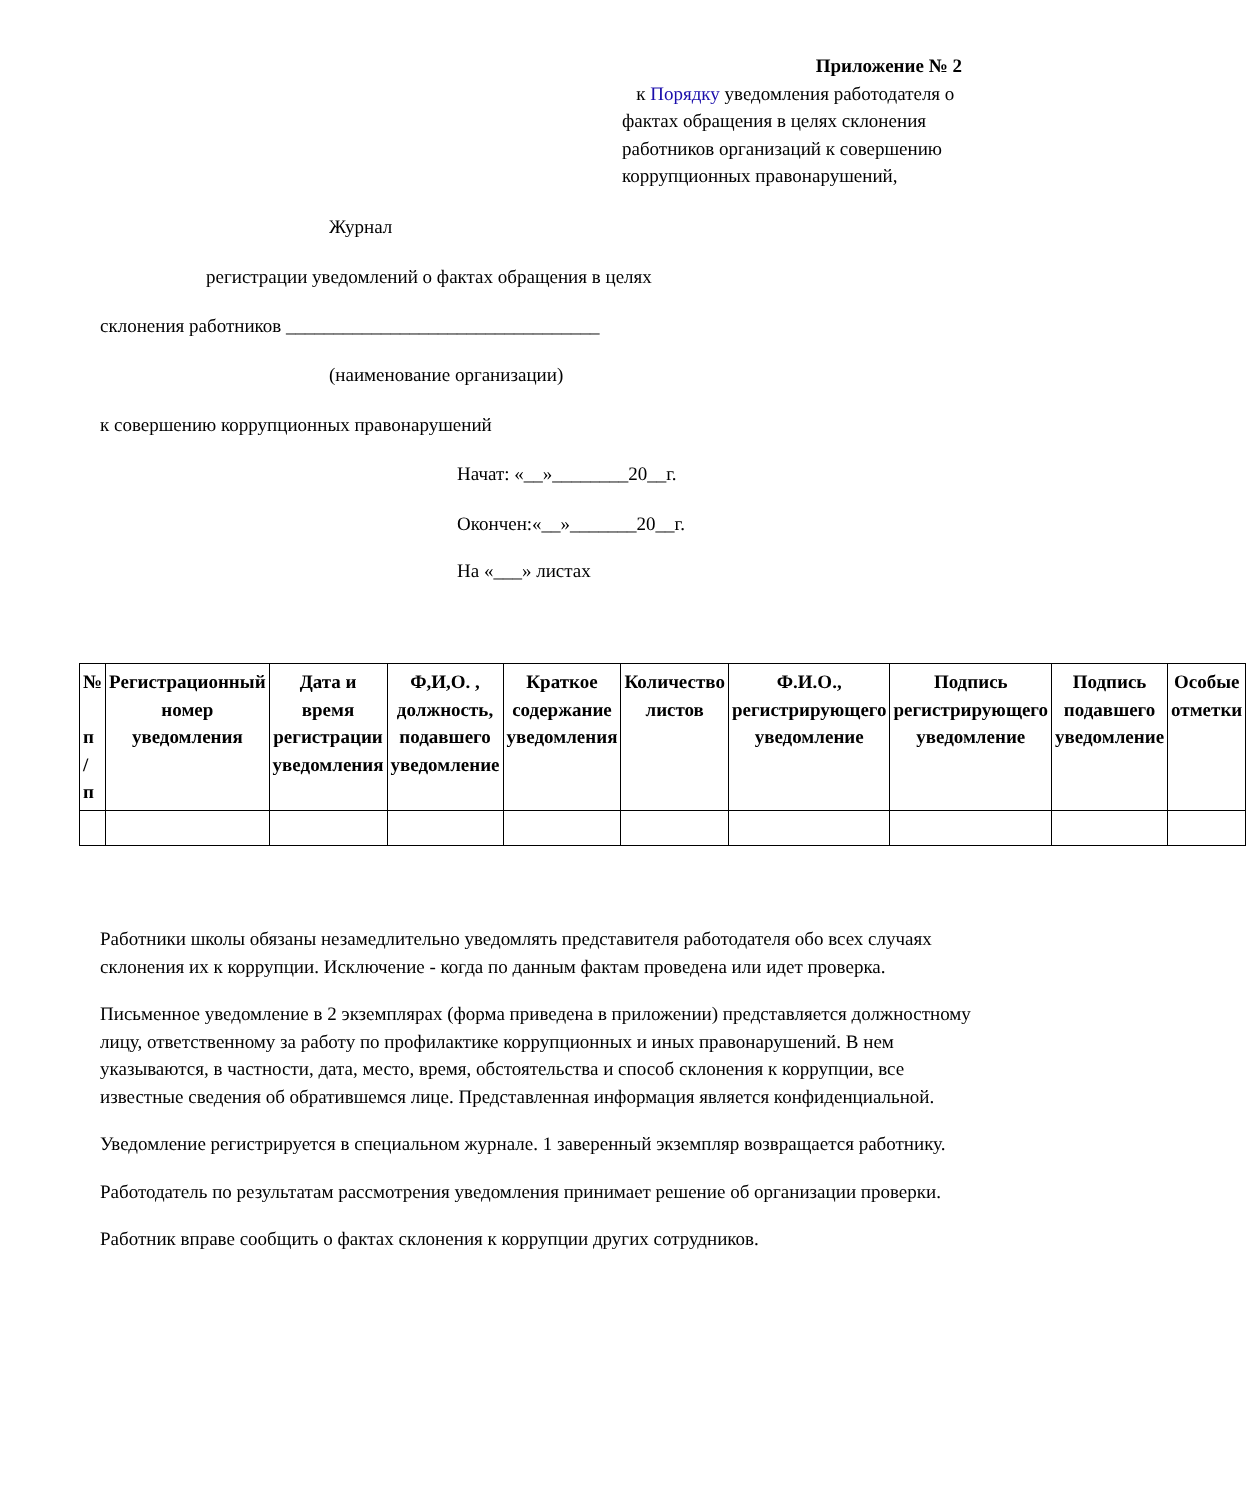Приложение № 2
к Порядку уведомления работодателя о фактах обращения в целях склонения работников организаций к совершению коррупционных правонарушений,
Журнал
регистрации уведомлений о фактах обращения в целях
склонения работников _________________________________
(наименование организации)
к совершению коррупционных правонарушений
Начат: «__»________20__г.
Окончен:«__»_______20__г.
На «___» листах
| № п / п | Регистрационный номер уведомления | Дата и время регистрации уведомления | Ф,И,О. , должность, подавшего уведомление | Краткое содержание уведомления | Количество листов | Ф.И.О., регистрирующего уведомление | Подпись регистрирующего уведомление | Подпись подавшего уведомление | Особые отметки |
| --- | --- | --- | --- | --- | --- | --- | --- | --- | --- |
Работники школы обязаны незамедлительно уведомлять представителя работодателя обо всех случаях склонения их к коррупции. Исключение - когда по данным фактам проведена или идет проверка.
Письменное уведомление в 2 экземплярах (форма приведена в приложении) представляется должностному лицу, ответственному за работу по профилактике коррупционных и иных правонарушений. В нем указываются, в частности, дата, место, время, обстоятельства и способ склонения к коррупции, все известные сведения об обратившемся лице. Представленная информация является конфиденциальной.
Уведомление регистрируется в специальном журнале. 1 заверенный экземпляр возвращается работнику.
Работодатель по результатам рассмотрения уведомления принимает решение об организации проверки.
Работник вправе сообщить о фактах склонения к коррупции других сотрудников.